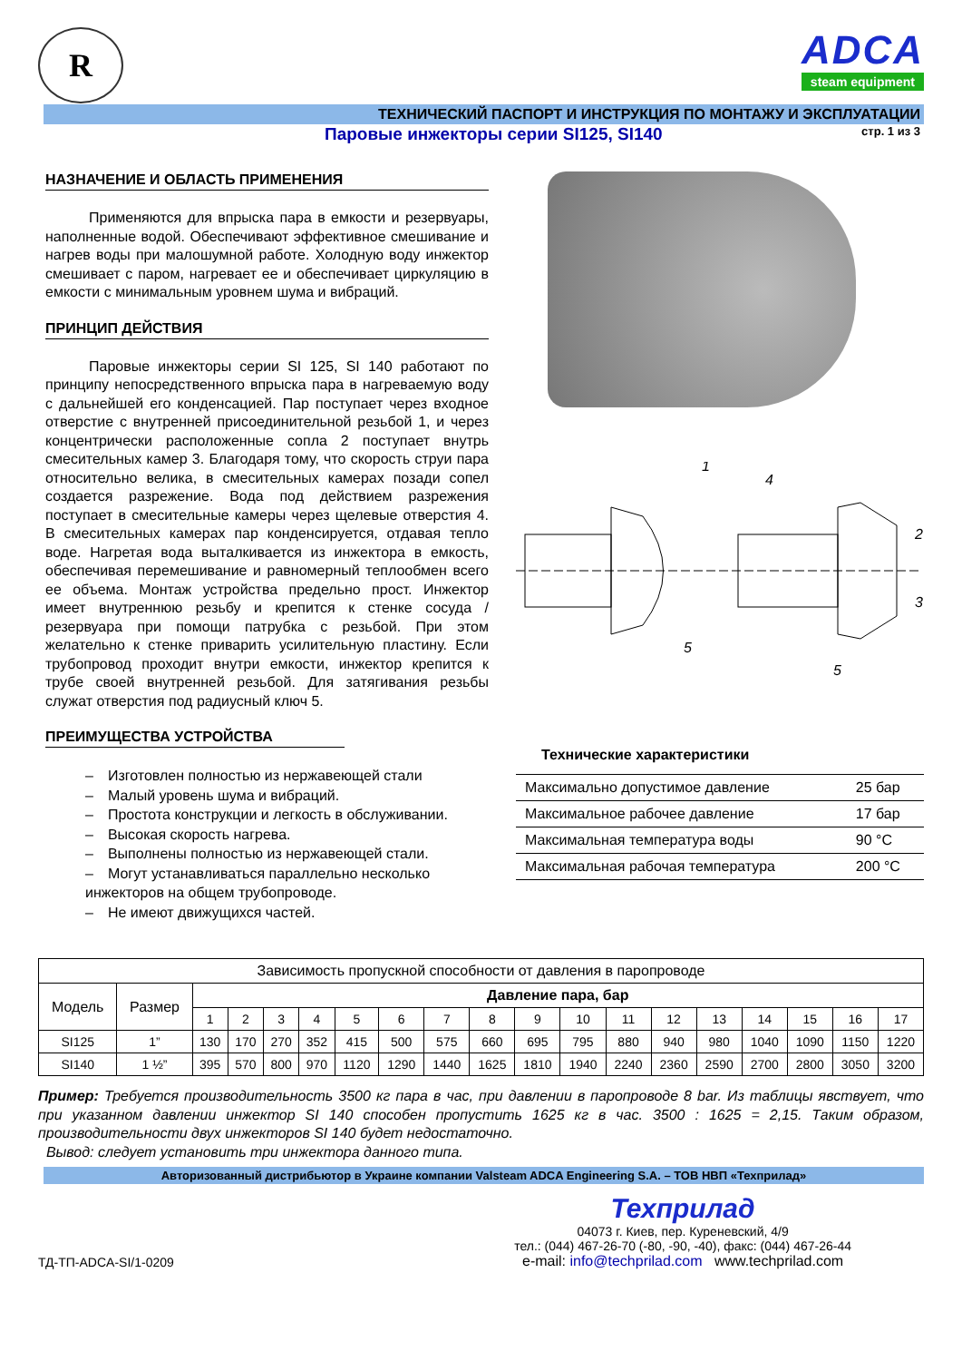R
ADCA
steam equipment
ТЕХНИЧЕСКИЙ ПАСПОРТ И ИНСТРУКЦИЯ ПО МОНТАЖУ И ЭКСПЛУАТАЦИИ
Паровые инжекторы серии SI125, SI140 стр. 1 из 3
НАЗНАЧЕНИЕ И ОБЛАСТЬ ПРИМЕНЕНИЯ
   Применяются для впрыска пара в емкости и резервуары, наполненные водой. Обеспечивают эффективное смешивание и нагрев воды при малошумной работе. Холодную воду инжектор смешивает с паром, нагревает ее и обеспечивает циркуляцию в емкости с минимальным уровнем шума и вибраций.
ПРИНЦИП ДЕЙСТВИЯ
   Паровые инжекторы серии SI 125, SI 140 работают по принципу непосредственного впрыска пара в нагреваемую воду с дальнейшей его конденсацией. Пар поступает через входное отверстие с внутренней присоединительной резьбой 1, и через концентрически расположенные сопла 2 поступает внутрь смесительных камер 3. Благодаря тому, что скорость струи пара относительно велика, в смесительных камерах позади сопел создается разрежение. Вода под действием разрежения поступает в смесительные камеры через щелевые отверстия 4. В смесительных камерах пар конденсируется, отдавая тепло воде. Нагретая вода выталкивается из инжектора в емкость, обеспечивая перемешивание и равномерный теплообмен всего ее объема. Монтаж устройства предельно прост. Инжектор имеет внутреннюю резьбу и крепится к стенке сосуда / резервуара при помощи патрубка с резьбой. При этом желательно к стенке приварить усилительную пластину. Если трубопровод проходит внутри емкости, инжектор крепится к трубе своей внутренней резьбой. Для затягивания резьбы служат отверстия под радиусный ключ 5.
ПРЕИМУЩЕСТВА УСТРОЙСТВА
– Изготовлен полностью из нержавеющей стали
– Малый уровень шума и вибраций.
– Простота конструкции и легкость в обслуживании.
– Высокая скорость нагрева.
– Выполнены полностью из нержавеющей стали.
– Могут устанавливаться параллельно несколько инжекторов на общем трубопроводе.
– Не имеют движущихся частей.
1
4
2
3
5
5
Технические характеристики
| Максимально допустимое давление | 25 бар |
| Максимальное рабочее давление | 17 бар |
| Максимальная температура воды | 90 °C |
| Максимальная рабочая температура | 200 °C |
| Зависимость пропускной способности от давления в паропроводе | | | | | | | | | | | | | | | | | | |
| --- | --- | --- | --- | --- | --- | --- | --- | --- | --- | --- | --- | --- | --- | --- | --- | --- | --- | --- |
| Модель | Размер | Давление пара, бар | | | | | | | | | | | | | | | | |
| | | 1 | 2 | 3 | 4 | 5 | 6 | 7 | 8 | 9 | 10 | 11 | 12 | 13 | 14 | 15 | 16 | 17 |
| SI125 | 1” | 130 | 170 | 270 | 352 | 415 | 500 | 575 | 660 | 695 | 795 | 880 | 940 | 980 | 1040 | 1090 | 1150 | 1220 |
| SI140 | 1 ½” | 395 | 570 | 800 | 970 | 1120 | 1290 | 1440 | 1625 | 1810 | 1940 | 2240 | 2360 | 2590 | 2700 | 2800 | 3050 | 3200 |
Пример: Требуется производительность 3500 кг пара в час, при давлении в паропроводе 8 bar. Из таблицы явствует, что при указанном давлении инжектор SI 140 способен пропустить 1625 кг в час. 3500 : 1625 = 2,15. Таким образом, производительности двух инжекторов SI 140 будет недостаточно.
Вывод: следует установить три инжектора данного типа.
Авторизованный дистрибьютор в Украине компании Valsteam ADCA Engineering S.A. – ТОВ НВП «Техприлад»
ТД-ТП-ADCA-SI/1-0209
Техприлад
04073 г. Киев, пер. Куреневский, 4/9
тел.: (044) 467-26-70 (-80, -90, -40), факс: (044) 467-26-44
e-mail: info@techprilad.com www.techprilad.com